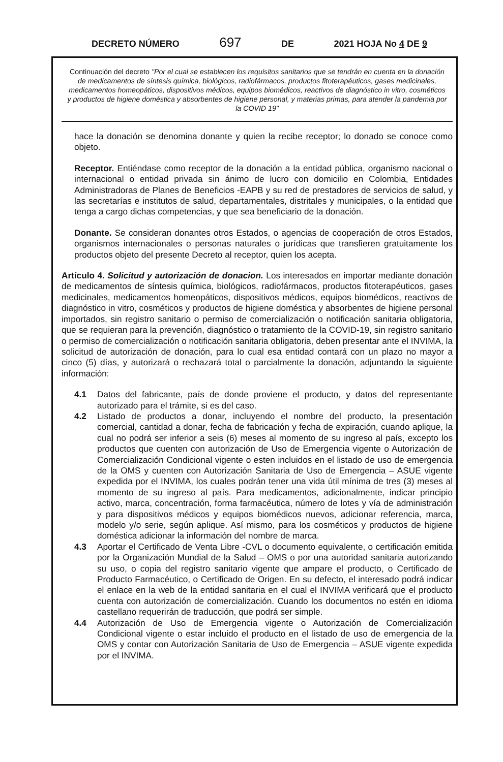DECRETO NÚMERO 697 DE 2021 HOJA No 4 DE 9
Continuación del decreto "Por el cual se establecen los requisitos sanitarios que se tendrán en cuenta en la donación de medicamentos de síntesis química, biológicos, radiofármacos, productos fitoterapéuticos, gases medicinales, medicamentos homeopáticos, dispositivos médicos, equipos biomédicos, reactivos de diagnóstico in vitro, cosméticos y productos de higiene doméstica y absorbentes de higiene personal, y materias primas, para atender la pandemia por la COVID 19"
hace la donación se denomina donante y quien la recibe receptor; lo donado se conoce como objeto.
Receptor. Entiéndase como receptor de la donación a la entidad pública, organismo nacional o internacional o entidad privada sin ánimo de lucro con domicilio en Colombia, Entidades Administradoras de Planes de Beneficios -EAPB y su red de prestadores de servicios de salud, y las secretarías e institutos de salud, departamentales, distritales y municipales, o la entidad que tenga a cargo dichas competencias, y que sea beneficiario de la donación.
Donante. Se consideran donantes otros Estados, o agencias de cooperación de otros Estados, organismos internacionales o personas naturales o jurídicas que transfieren gratuitamente los productos objeto del presente Decreto al receptor, quien los acepta.
Artículo 4. Solicitud y autorización de donacion. Los interesados en importar mediante donación de medicamentos de síntesis química, biológicos, radiofármacos, productos fitoterapéuticos, gases medicinales, medicamentos homeopáticos, dispositivos médicos, equipos biomédicos, reactivos de diagnóstico in vitro, cosméticos y productos de higiene doméstica y absorbentes de higiene personal importados, sin registro sanitario o permiso de comercialización o notificación sanitaria obligatoria, que se requieran para la prevención, diagnóstico o tratamiento de la COVID-19, sin registro sanitario o permiso de comercialización o notificación sanitaria obligatoria, deben presentar ante el INVIMA, la solicitud de autorización de donación, para lo cual esa entidad contará con un plazo no mayor a cinco (5) días, y autorizará o rechazará total o parcialmente la donación, adjuntando la siguiente información:
4.1 Datos del fabricante, país de donde proviene el producto, y datos del representante autorizado para el trámite, si es del caso.
4.2 Listado de productos a donar, incluyendo el nombre del producto, la presentación comercial, cantidad a donar, fecha de fabricación y fecha de expiración, cuando aplique, la cual no podrá ser inferior a seis (6) meses al momento de su ingreso al país, excepto los productos que cuenten con autorización de Uso de Emergencia vigente o Autorización de Comercialización Condicional vigente o esten incluidos en el listado de uso de emergencia de la OMS y cuenten con Autorización Sanitaria de Uso de Emergencia – ASUE vigente expedida por el INVIMA, los cuales podrán tener una vida útil mínima de tres (3) meses al momento de su ingreso al país. Para medicamentos, adicionalmente, indicar principio activo, marca, concentración, forma farmacéutica, número de lotes y vía de administración y para dispositivos médicos y equipos biomédicos nuevos, adicionar referencia, marca, modelo y/o serie, según aplique. Así mismo, para los cosméticos y productos de higiene doméstica adicionar la información del nombre de marca.
4.3 Aportar el Certificado de Venta Libre -CVL o documento equivalente, o certificación emitida por la Organización Mundial de la Salud – OMS o por una autoridad sanitaria autorizando su uso, o copia del registro sanitario vigente que ampare el producto, o Certificado de Producto Farmacéutico, o Certificado de Origen. En su defecto, el interesado podrá indicar el enlace en la web de la entidad sanitaria en el cual el INVIMA verificará que el producto cuenta con autorización de comercialización. Cuando los documentos no estén en idioma castellano requerirán de traducción, que podrá ser simple.
4.4 Autorización de Uso de Emergencia vigente o Autorización de Comercialización Condicional vigente o estar incluido el producto en el listado de uso de emergencia de la OMS y contar con Autorización Sanitaria de Uso de Emergencia – ASUE vigente expedida por el INVIMA.